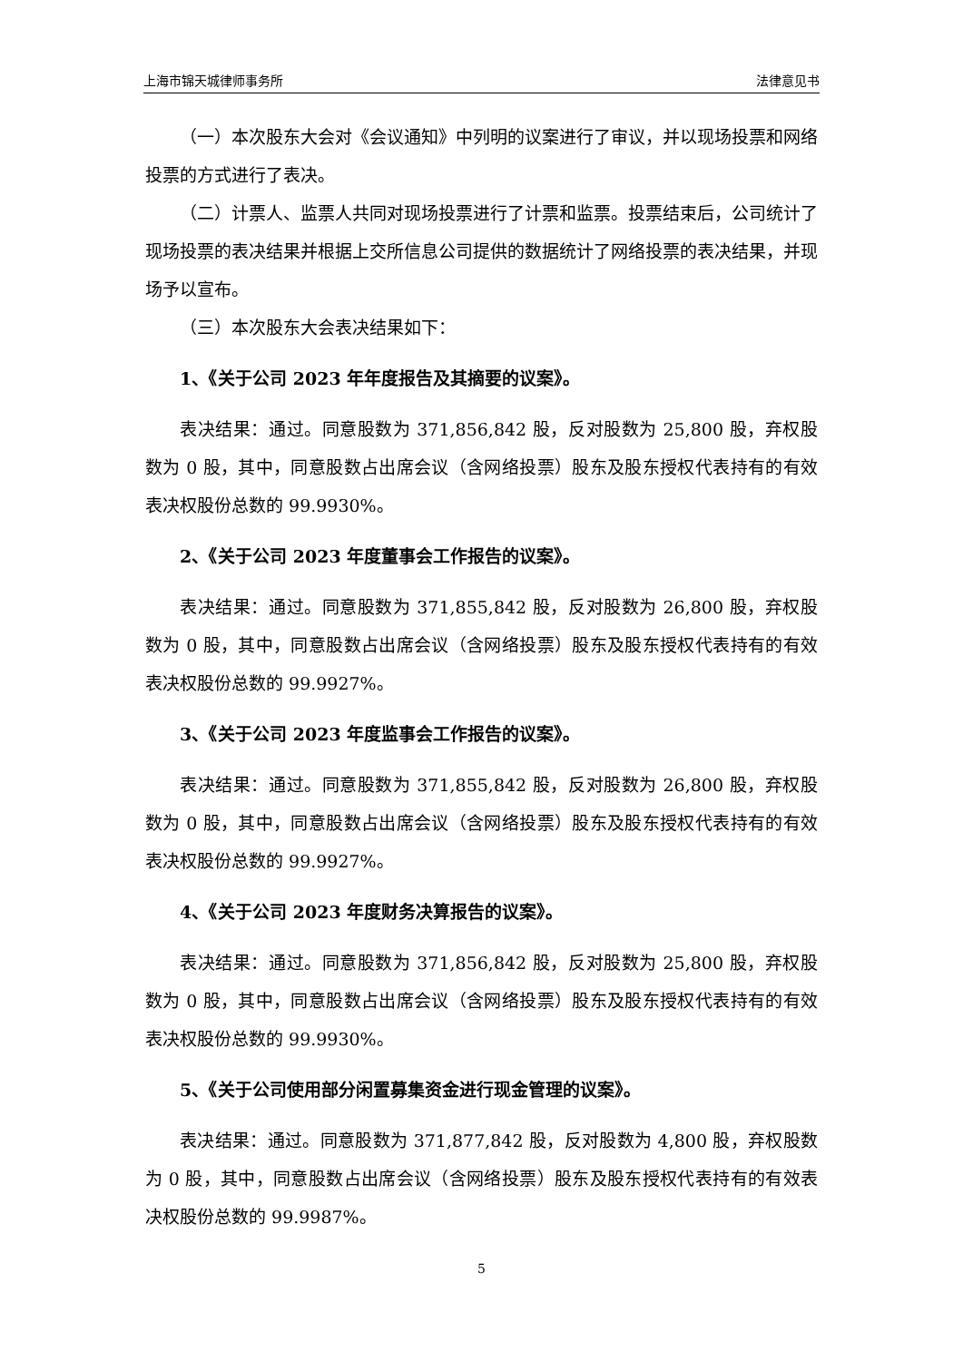上海市锦天城律师事务所 法律意见书
（一）本次股东大会对《会议通知》中列明的议案进行了审议，并以现场投票和网络投票的方式进行了表决。
（二）计票人、监票人共同对现场投票进行了计票和监票。投票结束后，公司统计了现场投票的表决结果并根据上交所信息公司提供的数据统计了网络投票的表决结果，并现场予以宣布。
（三）本次股东大会表决结果如下：
1、《关于公司 2023 年年度报告及其摘要的议案》。
表决结果：通过。同意股数为 371,856,842 股，反对股数为 25,800 股，弃权股数为 0 股，其中，同意股数占出席会议（含网络投票）股东及股东授权代表持有的有效表决权股份总数的 99.9930%。
2、《关于公司 2023 年度董事会工作报告的议案》。
表决结果：通过。同意股数为 371,855,842 股，反对股数为 26,800 股，弃权股数为 0 股，其中，同意股数占出席会议（含网络投票）股东及股东授权代表持有的有效表决权股份总数的 99.9927%。
3、《关于公司 2023 年度监事会工作报告的议案》。
表决结果：通过。同意股数为 371,855,842 股，反对股数为 26,800 股，弃权股数为 0 股，其中，同意股数占出席会议（含网络投票）股东及股东授权代表持有的有效表决权股份总数的 99.9927%。
4、《关于公司 2023 年度财务决算报告的议案》。
表决结果：通过。同意股数为 371,856,842 股，反对股数为 25,800 股，弃权股数为 0 股，其中，同意股数占出席会议（含网络投票）股东及股东授权代表持有的有效表决权股份总数的 99.9930%。
5、《关于公司使用部分闲置募集资金进行现金管理的议案》。
表决结果：通过。同意股数为 371,877,842 股，反对股数为 4,800 股，弃权股数为 0 股，其中，同意股数占出席会议（含网络投票）股东及股东授权代表持有的有效表决权股份总数的 99.9987%。
5